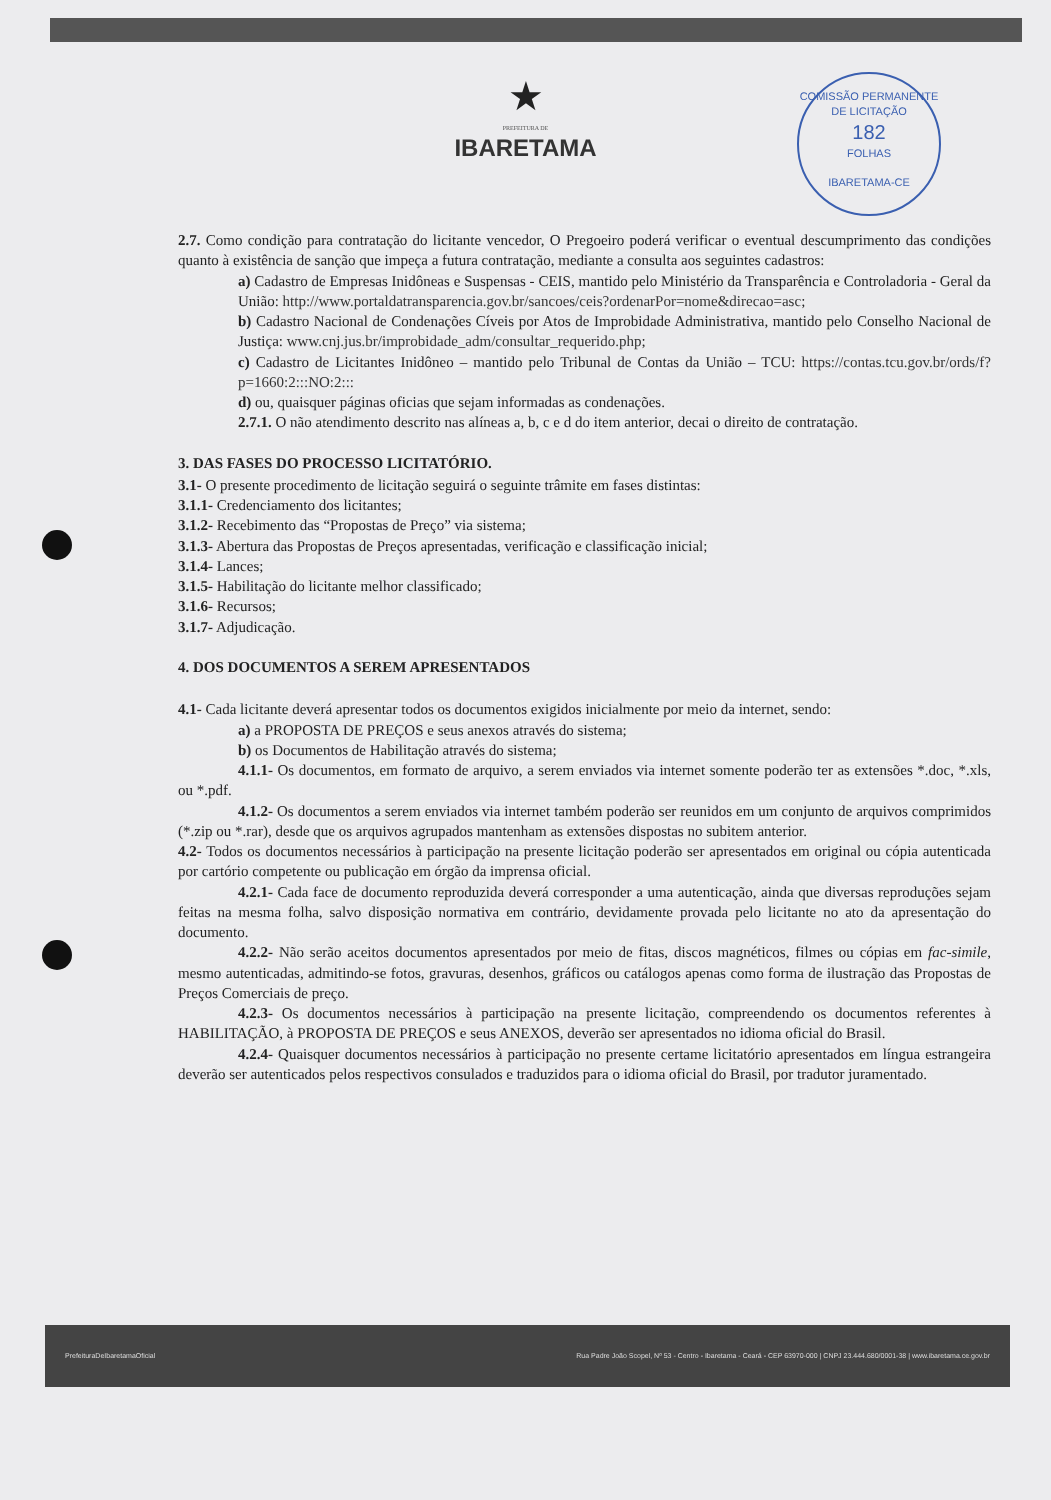COMISSÃO PERMANENTE DE LICITAÇÃO
182
FOLHAS
IBARETAMA-CE
★
PREFEITURA DE
IBARETAMA
2.7. Como condição para contratação do licitante vencedor, O Pregoeiro poderá verificar o eventual descumprimento das condições quanto à existência de sanção que impeça a futura contratação, mediante a consulta aos seguintes cadastros:
a) Cadastro de Empresas Inidôneas e Suspensas - CEIS, mantido pelo Ministério da Transparência e Controladoria - Geral da União: http://www.portaldatransparencia.gov.br/sancoes/ceis?ordenarPor=nome&direcao=asc;
b) Cadastro Nacional de Condenações Cíveis por Atos de Improbidade Administrativa, mantido pelo Conselho Nacional de Justiça: www.cnj.jus.br/improbidade_adm/consultar_requerido.php;
c) Cadastro de Licitantes Inidôneo – mantido pelo Tribunal de Contas da União – TCU: https://contas.tcu.gov.br/ords/f?p=1660:2:::NO:2:::
d) ou, quaisquer páginas oficias que sejam informadas as condenações.
2.7.1. O não atendimento descrito nas alíneas a, b, c e d do item anterior, decai o direito de contratação.
3. DAS FASES DO PROCESSO LICITATÓRIO.
3.1- O presente procedimento de licitação seguirá o seguinte trâmite em fases distintas:
3.1.1- Credenciamento dos licitantes;
3.1.2- Recebimento das “Propostas de Preço” via sistema;
3.1.3- Abertura das Propostas de Preços apresentadas, verificação e classificação inicial;
3.1.4- Lances;
3.1.5- Habilitação do licitante melhor classificado;
3.1.6- Recursos;
3.1.7- Adjudicação.
4. DOS DOCUMENTOS A SEREM APRESENTADOS
4.1- Cada licitante deverá apresentar todos os documentos exigidos inicialmente por meio da internet, sendo:
a) a PROPOSTA DE PREÇOS e seus anexos através do sistema;
b) os Documentos de Habilitação através do sistema;
4.1.1- Os documentos, em formato de arquivo, a serem enviados via internet somente poderão ter as extensões *.doc, *.xls, ou *.pdf.
4.1.2- Os documentos a serem enviados via internet também poderão ser reunidos em um conjunto de arquivos comprimidos (*.zip ou *.rar), desde que os arquivos agrupados mantenham as extensões dispostas no subitem anterior.
4.2- Todos os documentos necessários à participação na presente licitação poderão ser apresentados em original ou cópia autenticada por cartório competente ou publicação em órgão da imprensa oficial.
4.2.1- Cada face de documento reproduzida deverá corresponder a uma autenticação, ainda que diversas reproduções sejam feitas na mesma folha, salvo disposição normativa em contrário, devidamente provada pelo licitante no ato da apresentação do documento.
4.2.2- Não serão aceitos documentos apresentados por meio de fitas, discos magnéticos, filmes ou cópias em fac-simile, mesmo autenticadas, admitindo-se fotos, gravuras, desenhos, gráficos ou catálogos apenas como forma de ilustração das Propostas de Preços Comerciais de preço.
4.2.3- Os documentos necessários à participação na presente licitação, compreendendo os documentos referentes à HABILITAÇÃO, à PROPOSTA DE PREÇOS e seus ANEXOS, deverão ser apresentados no idioma oficial do Brasil.
4.2.4- Quaisquer documentos necessários à participação no presente certame licitatório apresentados em língua estrangeira deverão ser autenticados pelos respectivos consulados e traduzidos para o idioma oficial do Brasil, por tradutor juramentado.
PrefeituraDeIbaretamaOficial Rua Padre João Scopel, Nº 53 - Centro - Ibaretama - Ceará - CEP 63970-000 | CNPJ 23.444.680/0001-38 | www.ibaretama.ce.gov.br